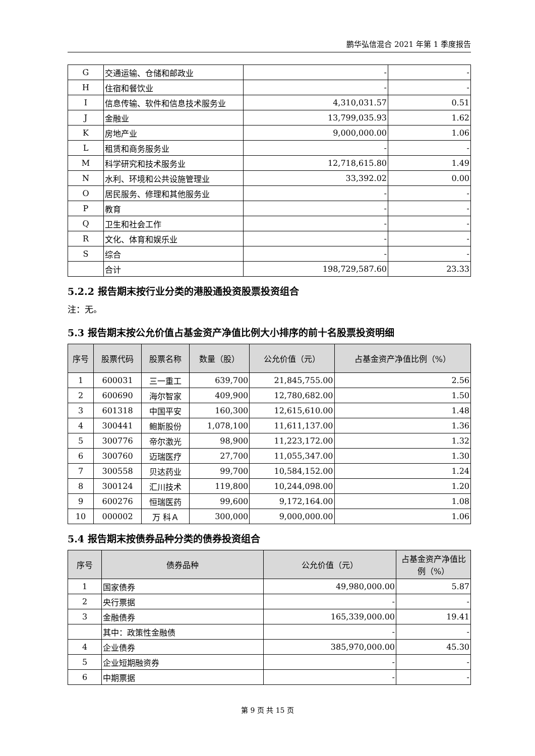鹏华弘信混合 2021 年第 1 季度报告
| G | 交通运输、仓储和邮政业 | - | - |
| H | 住宿和餐饮业 | - | - |
| I | 信息传输、软件和信息技术服务业 | 4,310,031.57 | 0.51 |
| J | 金融业 | 13,799,035.93 | 1.62 |
| K | 房地产业 | 9,000,000.00 | 1.06 |
| L | 租赁和商务服务业 | - | - |
| M | 科学研究和技术服务业 | 12,718,615.80 | 1.49 |
| N | 水利、环境和公共设施管理业 | 33,392.02 | 0.00 |
| O | 居民服务、修理和其他服务业 | - | - |
| P | 教育 | - | - |
| Q | 卫生和社会工作 | - | - |
| R | 文化、体育和娱乐业 | - | - |
| S | 综合 | - | - |
| | 合计 | 198,729,587.60 | 23.33 |
5.2.2 报告期末按行业分类的港股通投资股票投资组合
注：无。
5.3 报告期末按公允价值占基金资产净值比例大小排序的前十名股票投资明细
| 序号 | 股票代码 | 股票名称 | 数量（股） | 公允价值（元） | 占基金资产净值比例（%） |
| --- | --- | --- | --- | --- | --- |
| 1 | 600031 | 三一重工 | 639,700 | 21,845,755.00 | 2.56 |
| 2 | 600690 | 海尔智家 | 409,900 | 12,780,682.00 | 1.50 |
| 3 | 601318 | 中国平安 | 160,300 | 12,615,610.00 | 1.48 |
| 4 | 300441 | 鲍斯股份 | 1,078,100 | 11,611,137.00 | 1.36 |
| 5 | 300776 | 帝尔激光 | 98,900 | 11,223,172.00 | 1.32 |
| 6 | 300760 | 迈瑞医疗 | 27,700 | 11,055,347.00 | 1.30 |
| 7 | 300558 | 贝达药业 | 99,700 | 10,584,152.00 | 1.24 |
| 8 | 300124 | 汇川技术 | 119,800 | 10,244,098.00 | 1.20 |
| 9 | 600276 | 恒瑞医药 | 99,600 | 9,172,164.00 | 1.08 |
| 10 | 000002 | 万 科Ａ | 300,000 | 9,000,000.00 | 1.06 |
5.4 报告期末按债券品种分类的债券投资组合
| 序号 | 债券品种 | 公允价值（元） | 占基金资产净值比例（%） |
| --- | --- | --- | --- |
| 1 | 国家债券 | 49,980,000.00 | 5.87 |
| 2 | 央行票据 | - | - |
| 3 | 金融债券 | 165,339,000.00 | 19.41 |
| | 其中：政策性金融债 | - | - |
| 4 | 企业债券 | 385,970,000.00 | 45.30 |
| 5 | 企业短期融资券 | - | - |
| 6 | 中期票据 | - | - |
第 9 页 共 15 页